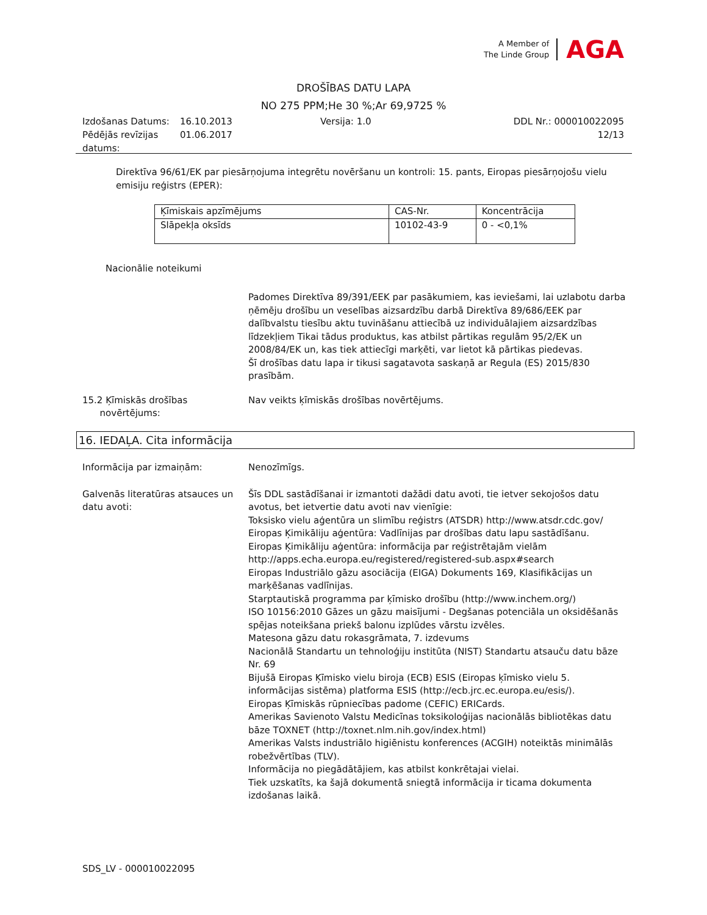A Member of
The Linde Group
AGA
DROŠĪBAS DATU LAPA
NO 275 PPM;He 30 %;Ar 69,9725 %
Izdošanas Datums:
16.10.2013
Versija: 1.0
DDL Nr.: 000010022095
Pēdējās revīzijas datums:
01.06.2017
12/13
Direktīva 96/61/EK par piesārņojuma integrētu novēršanu un kontroli: 15. pants, Eiropas piesārņojošu vielu emisiju reģistrs (EPER):
| Ķīmiskais apzīmējums | CAS-Nr. | Koncentrācija |
| --- | --- | --- |
| Slāpekļa oksīds | 10102-43-9 | 0 - <0,1% |
Nacionālie noteikumi
Padomes Direktīva 89/391/EEK par pasākumiem, kas ieviešami, lai uzlabotu darba ņēmēju drošību un veselības aizsardzību darbā Direktīva 89/686/EEK par dalībvalstu tiesību aktu tuvināšanu attiecībā uz individuālajiem aizsardzības līdzekļiem Tikai tādus produktus, kas atbilst pārtikas regulām 95/2/EK un 2008/84/EK un, kas tiek attiecīgi marķēti, var lietot kā pārtikas piedevas.
Šī drošības datu lapa ir tikusi sagatavota saskaņā ar Regula (ES) 2015/830 prasībām.
15.2 Ķīmiskās drošības
novērtējums:
Nav veikts ķīmiskās drošības novērtējums.
16. IEDAĻA. Cita informācija
Informācija par izmaiņām:
Nenozīmīgs.
Galvenās literatūras atsauces un datu avoti:
Šīs DDL sastādīšanai ir izmantoti dažādi datu avoti, tie ietver sekojošos datu avotus, bet ietvertie datu avoti nav vienīgie:
Toksisko vielu aģentūra un slimību reģistrs (ATSDR) http://www.atsdr.cdc.gov/
Eiropas Ķimikāliju aģentūra: Vadlīnijas par drošības datu lapu sastādīšanu.
Eiropas Ķimikāliju aģentūra: informācija par reģistrētajām vielām http://apps.echa.europa.eu/registered/registered-sub.aspx#search
Eiropas Industriālo gāzu asociācija (EIGA) Dokuments 169, Klasifikācijas un marķēšanas vadlīnijas.
Starptautiskā programma par ķīmisko drošību (http://www.inchem.org/)
ISO 10156:2010 Gāzes un gāzu maisījumi - Degšanas potenciāla un oksidēšanās spējas noteikšana priekš balonu izplūdes vārstu izvēles.
Matesona gāzu datu rokasgrāmata, 7. izdevums
Nacionālā Standartu un tehnoloģiju institūta (NIST) Standartu atsauču datu bāze Nr. 69
Bijušā Eiropas Ķīmisko vielu biroja (ECB) ESIS (Eiropas ķīmisko vielu 5. informācijas sistēma) platforma ESIS (http://ecb.jrc.ec.europa.eu/esis/).
Eiropas Ķīmiskās rūpniecības padome (CEFIC) ERICards.
Amerikas Savienoto Valstu Medicīnas toksikoloģijas nacionālās bibliotēkas datu bāze TOXNET (http://toxnet.nlm.nih.gov/index.html)
Amerikas Valsts industriālo higiēnistu konferences (ACGIH) noteiktās minimālās robežvērtības (TLV).
Informācija no piegādātājiem, kas atbilst konkrētajai vielai.
Tiek uzskatīts, ka šajā dokumentā sniegtā informācija ir ticama dokumenta izdošanas laikā.
SDS_LV - 000010022095